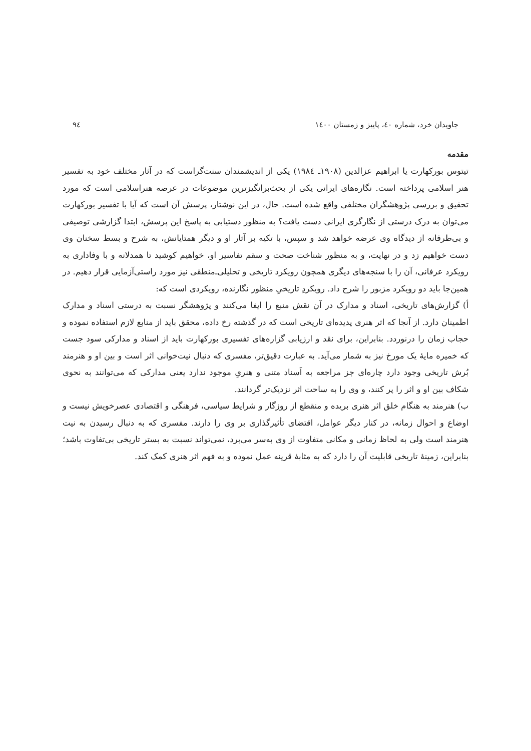جاویدان خرد، شماره ٤٠، پاییز و زمستان ١٤٠٠ ٩٤
مقدمه
تیتوس بورکهارت یا ابراهیم عزالدین (١٩٠٨ـ ١٩٨٤) یکی از اندیشمندان سنت‌گراست که در آثار مختلف خود به تفسیر هنر اسلامی پرداخته است. نگاره‌های ایرانی یکی از بحث‌برانگیزترین موضوعات در عرصه هنراسلامی است که مورد تحقیق و بررسی پژوهشگران مختلفی واقع شده است. حال، در این نوشتار، پرسش آن است که آیا با تفسیر بورکهارت می‌توان به درک درستی از نگارگری ایرانی دست یافت؟ به منظور دستیابی به پاسخ این پرسش، ابتدا گزارشی توصیفی و بی‌طرفانه از دیدگاه وی عرضه خواهد شد و سپس، با تکیه بر آثار او و دیگر همتایانش، به شرح و بسط سخنان وی دست خواهیم زد و در نهایت، و به منظور شناخت صحت و سقم تفاسیر او، خواهیم کوشید تا همدلانه و با وفاداری به رویکرد عرفانی، آن را با سنجه‌های دیگری همچون رویکرد تاریخی و تحلیلی‌ـ‌منطقی نیز مورد راستی‌آزمایی قرار دهیم. در همین‌جا باید دو رویکرد مزبور را شرح داد. رویکردِ تاریخیِ منظور نگارنده، رویکردی است که:
أ) گزارش‌های تاریخی، اسناد و مدارک در آن نقش منبع را ایفا می‌کنند و پژوهشگر نسبت به درستی اسناد و مدارک اطمینان دارد. از آنجا که اثر هنری پدیده‌ای تاریخی است که در گذشته رخ داده، محقق باید از منابع لازم استفاده نموده و حجاب زمان را درنوردد. بنابراین، برای نقد و ارزیابی گزاره‌های تفسیری بورکهارت باید از اسناد و مدارکی سود جست که خمیره مایۀ یک مورخ نیز به شمار می‌آید. به عبارت دقیق‌تر، مفسری که دنبال نیت‌خوانی اثر است و بین او و هنرمند بُرش تاریخی وجود دارد چاره‌ای جز مراجعه به اَسناد متنی و هنریِ موجود ندارد یعنی مدارکی که می‌توانند به نحوی شکاف بین او و اثر را پر کنند، و وی را به ساحت اثر نزدیک‌تر گردانند.
ب) هنرمند به هنگام خلق اثر هنری بریده و منقطع از روزگار و شرایط سیاسی، فرهنگی و اقتصادی عصرخویش نیست و اوضاع و احوال زمانه، در کنار دیگر عوامل، اقتضای تأثیرگذاری بر وی را دارند. مفسری که به دنبال رسیدن به نیت هنرمند است ولی به لحاظ زمانی و مکانی متفاوت از وی به‌سر می‌برد، نمی‌تواند نسبت به بستر تاریخی بی‌تفاوت باشد؛ بنابراین، زمینۀ تاریخی قابلیت آن را دارد که به مثابۀ قرینه عمل نموده و به فهم اثر هنری کمک کند.